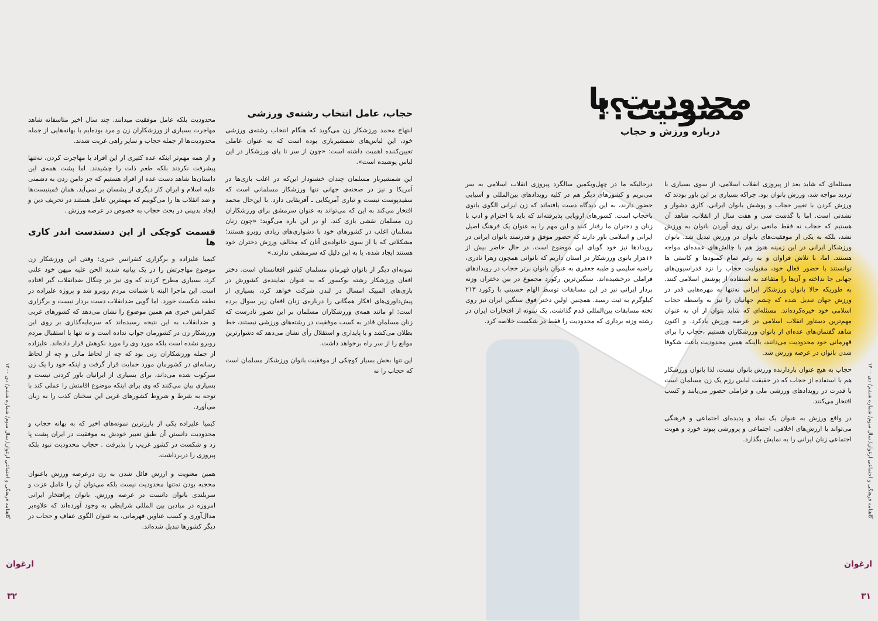محدودیت یا مصونیت؟!
درباره ورزش و حجاب
مسئله‌ای که شاید بعد از پیروزی انقلاب اسلامی، از سوی بسیاری با تردید مواجه شد، ورزش بانوان بود. چراکه بسیاری بر این باور بودند که ورزش کردن با تغییر حجاب و پوشش بانوان ایرانی، کاری دشوار و نشدنی است. اما با گذشت سی و هفت سال از انقلاب، شاهد آن هستیم که حجاب نه فقط مانعی برای روی آوردن بانوان به ورزش نشد، بلکه به یکی از موفقیت‌های بانوان در ورزش تبدیل شد. بانوان ورزشکار ایرانی در این زمینه هنوز هم با چالش‌های عمده‌ای مواجه هستند. اما، با تلاش فراوان و به رغم تمام کمبودها و کاستی ها توانستند با حضور فعال خود، مقبولیت حجاب را نزد فدراسیون‌های جهانی جا نداخته و آن‌ها را متقاعد به استفاده از پوشش اسلامی کنند. به طوریکه حالا بانوان ورزشکار ایرانی نه‌تنها به مهره‌هایی قدر در ورزش جهان تبدیل شده که چشم جهانیان را نیز به واسطه حجاب اسلامی خود خیره‌کرده‌اند. مسئله‌ای که شاید بتوان از آن به عنوان مهم‌ترین دستاور انقلاب اسلامی در عرصه ورزش یادکرد. و اکنون شاهد گفتمان‌های عده‌ای از بانوان ورزشکاران هستیم ،حجاب را برای قهرمانی خود محدودیت می‌دانند، بااینکه همین محدودیت باعث شکوفا شدن بانوان در عرصه ورزش شد.
حجاب به هیچ عنوان بازدارنده ورزش بانوان نیست، لذا بانوان ورزشکار هم با استفاده از حجاب که در حقیقت لباس رزم یک زن مسلمان است با قدرت در رویدادهای ورزشی ملی و فراملی حضور می‌یابند و کسب افتخار می‌کنند.
در واقع ورزش به عنوان یک نماد و پدیده‌ای اجتماعی و فرهنگی می‌تواند با ارزش‌های اخلاقی، اجتماعی و پرورشی پیوند خورد و هویت اجتماعی زنان ایرانی را به نمایش بگذارد.
درحالیکه ما در چهل‌ویکمین سالگرد پیروزی انقلاب اسلامی به سر می‌بریم و کشورهای دیگر هم در کلیه رویدادهای بین‌المللی و آسیایی حضور دارند، به این دیدگاه دست یافته‌اند که زن ایرانی الگوی بانوی باحجاب است. کشورهای اروپایی پذیرفته‌اند که باید با احترام و ادب با زنان و دختران ما رفتار کنند و این مهم را به عنوان یک فرهنگ اصیل ایرانی و اسلامی باور دارند که حضور موفق و قدرتمند بانوان ایرانی در رویدادها نیز خود گویای این موضوع است. در حال حاضر بیش از ۱۶هزار بانوی ورزشکار در استان داریم که بانوانی همچون زهرا نادری، راضیه سلیمی و طیبه جعفری به عنوان بانوان برتر حجاب در رویدادهای فراملی درخشیده‌اند. سنگین‌ترین رکورد مجموع در بین دختران وزنه بردار ایرانی نیز در این مسابقات توسط الهام حسینی با رکورد ۲۱۳ کیلوگرم به ثبت رسید. همچنین اولین دختر فوق سنگین ایران نیز روی تخته مسابقات بین‌المللی قدم گذاشت. یک نمونه از افتخارات ایران در رشته وزنه برداری که محدودیت را فقط در شکست خلاصه کرد.
حجاب، عامل انتخاب رشته‌ی ورزشی
ابتهاج محمد ورزشکار زن می‌گوید که هنگام انتخاب رشته‌ی ورزشی خود، این لباس‌های شمشیربازی بوده است که به عنوان عاملی تعیین‌کننده اهمیت داشته است: «چون از سر تا پای ورزشکار در این لباس پوشیده است».
این شمشیرباز مسلمان چندان خشنوداز این‌که در اغلب بازی‌ها در آمریکا و نیز در صحنه‌ی جهانی تنها ورزشکار مسلمانی است که سفیدپوست نیست و تباری آمریکایی ـ آفریقایی دارد. با این‌حال محمد افتخار می‌کند به این که می‌تواند به عنوان سرمشق برای ورزشکاران زن مسلمان نقشی بازی کند. او در این باره می‌گوید: «چون زنان مسلمان اغلب در کشورهای خود با دشواری‌های زیادی روبرو هستند؛ مشکلاتی که یا از سوی خانواده‌ی آنان که مخالف ورزش دختران خود هستند ایجاد شده، یا به این دلیل که سرمشقی ندارند.»
نمونه‌ای دیگر از بانوان قهرمان مسلمان کشور افغانستان است. دختر افغان ورزشکار رشته بوکسور که به عنوان نماینده‌ی کشورش در بازی‌های المپیک امسال در لندن شرکت خواهد کرد، بسیاری از پیش‌داوری‌های افکار همگانی را درباره‌ی زنان افغان زیر سوال برده است: او مانند همه‌ی ورزشکاران مسلمان بر این تصور نادرست که زنان مسلمان قادر به کسب موفقیت در رشته‌های ورزشی نیستند، خط بطلان می‌کشد و با پایداری و استقلال رأی نشان می‌دهد که دشوارترین موانع را از سر راه برخواهد داشت.
این تنها بخش بسیار کوچکی از موفقیت بانوان ورزشکار مسلمان است که حجاب را نه
محدودیت بلکه عامل موفقیت میدانند. چند سال اخیر متاسفانه شاهد مهاجرت بسیاری از ورزشکاران زن و مرد بوده‌ایم با بهانه‌هایی از جمله محدودیت‌ها از جمله حجاب و سایر راهی غربت شدند.
و از همه مهم‌تر اینکه عده کثیری از این افراد با مهاجرت کردن، نه‌تنها پیشرفت نکردند بلکه طعم ذلت را چشیدند. اما پشت همه‌ی این داستان‌ها شاهد دست عده از افراد هستیم که جز دامن زدن به دشمنی علیه اسلام و ایران کار دیگری از پشسان بر نمی‌آید. همان فمینیست‌ها و ضد انقلاب ها را می‌گوییم که مهمترین عامل هستند در تحریف دین و ایجاد بدبینی در بحث حجاب به خصوص در عرصه ورزش .
قسمت کوچکی از این دستدست اندر کاری ها
کیمیا علیزاده و برگزاری کنفرانس خبری: وقتی این ورزشکار زن موضوع مهاجرتش را در یک بیانیه شدید الحن علیه میهن خود علنی کرد، بسیاری مطرح کردند که وی نیز در چنگال ضدانقلاب گیر افتاده است. این ماجرا البته با شماتت مردم روبرو شد و پروژه علیزاده در نطفه شکست خورد. اما گویی ضدانقلاب دست بردار نیست و برگزاری کنفرانس خبری هم همین موضوع را نشان می‌دهد که کشورهای غربی و ضدانقلاب به این نتیجه رسیده‌اند که سرمایه‌گذاری بر روی این ورزشکار زن در کشورمان جواب نداده است و نه تنها با استقبال مردم روبرو نشده است بلکه مورد وی را مورد نکوهش قرار داده‌اند. علیزاده از جمله ورزشکاران زنی بود که چه از لحاظ مالی و چه از لحاظ رسانه‌ای در کشورمان مورد حمایت قرار گرفت و اینکه خود را یک زن سرکوب شده می‌داند، برای بسیاری از ایرانیان باور کردنی نیست و بسیاری بیان می‌کنند که وی برای اینکه موضوع اقامتش را عملی کند با توجه به شرط و شروط کشورهای غربی این سخنان کذب را به زبان می‌آورد.
کیمیا علیزاده یکی از بارزترین نمونه‌های اخیر که به بهانه حجاب و محدودیت دانستن آن طبق تعبیر خودش به موفقیت در ایران پشت پا زد و شکست در کشور غریب را پذیرفت . حجاب محدودیت نبود بلکه پیروزی را دربرداشت.
همین معنویت و ارزش قائل شدن به زن درعرصه ورزش باعنوان محجبه بودن نه‌تنها محدودیت نیست بلکه می‌توان آن را عامل عزت و سربلندی بانوان دانست در عرصه ورزش. بانوان پرافتخار ایرانی امروزه در میادین بین المللی شرایطی به وجود آورده‌اند که علاوه‌بر مدال‌آوری و کسب عناوین قهرمانی، به عنوان الگوی عفاف و حجاب در دیگر کشورها تبدیل شده‌اند.
گاهنامه فرهنگی و اجتماعی ارغوان/ سال سوم/ شماره ششم/ دی ۱۴۰۰
گاهنامه فرهنگی و اجتماعی ارغوان/ سال سوم/ شماره ششم/ دی ۱۴۰۰
ارغوان
۳۲
ارغوان
۳۱